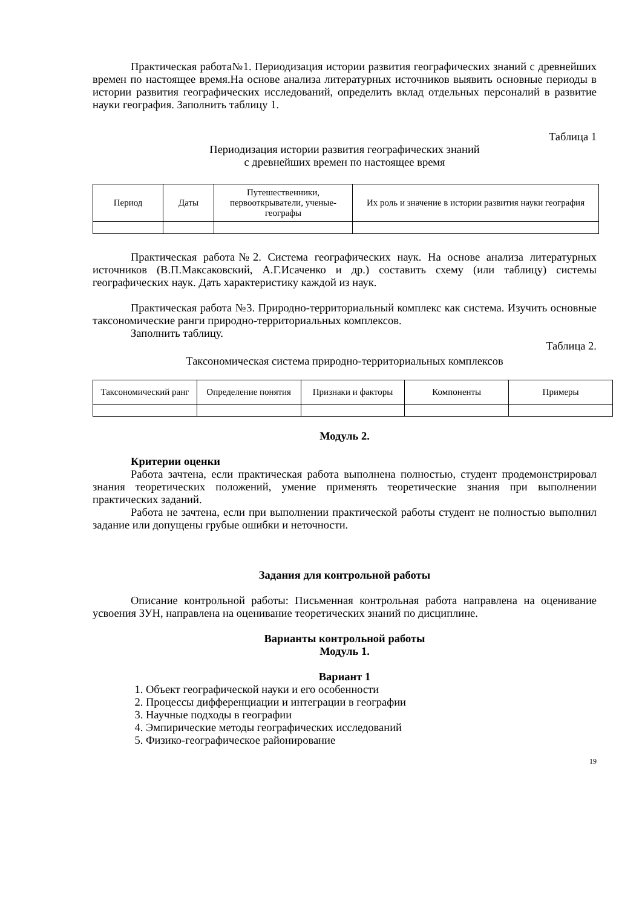Практическая работа№1. Периодизация истории развития географических знаний с древнейших времен по настоящее время.На основе анализа литературных источников выявить основные периоды в истории развития географических исследований, определить вклад отдельных персоналий в развитие науки география. Заполнить таблицу 1.
Таблица 1
Периодизация истории развития географических знаний
с древнейших времен по настоящее время
| Период | Даты | Путешественники, первооткрыватели, ученые-географы | Их роль и значение в истории развития науки география |
Практическая работа№2. Система географических наук. На основе анализа литературных источников (В.П.Максаковский, А.Г.Исаченко и др.) составить схему (или таблицу) системы географических наук. Дать характеристику каждой из наук.
Практическая работа №3. Природно-территориальный комплекс как система. Изучить основные таксономические ранги природно-территориальных комплексов.
Заполнить таблицу.
Таблица 2.
Таксономическая система природно-территориальных комплексов
| Таксономический ранг | Определение понятия | Признаки и факторы | Компоненты | Примеры |
Модуль 2.
Критерии оценки
Работа зачтена, если практическая работа выполнена полностью, студент продемонстрировал знания теоретических положений, умение применять теоретические знания при выполнении практических заданий.
Работа не зачтена, если при выполнении практической работы студент не полностью выполнил задание или допущены грубые ошибки и неточности.
Задания для контрольной работы
Описание контрольной работы: Письменная контрольная работа направлена на оценивание усвоения ЗУН, направлена на оценивание теоретических знаний по дисциплине.
Варианты контрольной работы
Модуль 1.
Вариант 1
1. Объект географической науки и его особенности
2. Процессы дифференциации и интеграции в географии
3. Научные подходы в географии
4. Эмпирические методы географических исследований
5. Физико-географическое районирование
19